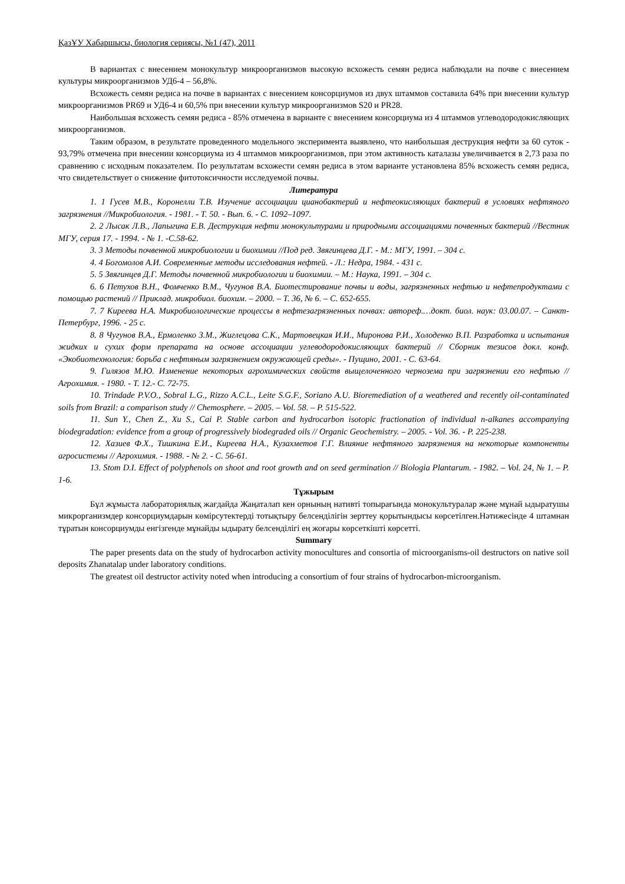ҚазҰУ Хабаршысы, биология сериясы, №1 (47), 2011
В вариантах с внесением монокультур микроорганизмов высокую всхожесть семян редиса наблюдали на почве с внесением культуры микроорганизмов УД6-4 – 56,8%.
Всхожесть семян редиса на почве в вариантах с внесением консорциумов из двух штаммов составила 64% при внесении культур микроорганизмов PR69 и УД6-4 и 60,5% при внесении культур микроорганизмов S20 и PR28.
Наибольшая всхожесть семян редиса - 85% отмечена в варианте с внесением консорциума из 4 штаммов углеводородокисляющих микроорганизмов.
Таким образом, в результате проведенного модельного эксперимента выявлено, что наибольшая деструкция нефти за 60 суток - 93,79% отмечена при внесении консорциума из 4 штаммов микроорганизмов, при этом активность каталазы увеличивается в 2,73 раза по сравнению с исходным показателем. По результатам всхожести семян редиса в этом варианте установлена 85% всхожесть семян редиса, что свидетельствует о снижение фитотоксичности исследуемой почвы.
Литература
1. 1 Гусев М.В., Коронелли Т.В. Изучение ассоциации цианобактерий и нефтеокисляющих бактерий в условиях нефтяного загрязнения //Микробиология. - 1981. - Т. 50. - Вып. 6. - С. 1092–1097.
2. 2 Лысак Л.В., Лапыгина Е.В. Деструкция нефти монокультурами и природными ассоциациями почвенных бактерий //Вестник МГУ, серия 17. - 1994. - № 1. -С.58-62.
3. 3 Методы почвенной микробиологии и биохимии //Под ред. Звягинцева Д.Г. - М.: МГУ, 1991. – 304 с.
4. 4 Богомолов А.И. Современные методы исследования нефтей. - Л.: Недра, 1984. - 431 с.
5. 5 Звягинцев Д.Г. Методы почвенной микробиологии и биохимии. – М.: Наука, 1991. – 304 с.
6. 6 Петухов В.Н., Фомченко В.М., Чугунов В.А. Биотестирование почвы и воды, загрязненных нефтью и нефтепродуктами с помощью растений // Приклад. микробиол. биохим. – 2000. – Т. 36, № 6. – С. 652-655.
7. 7 Киреева Н.А. Микробиологические процессы в нефтезагрязненных почвах: автореф.…докт. биол. наук: 03.00.07. – Санкт-Петербург, 1996. - 25 с.
8. 8 Чугунов В.А., Ермоленко З.М., Жиглецова С.К., Мартовецкая И.И., Миронова Р.И., Холоденко В.П. Разработка и испытания жидких и сухих форм препарата на основе ассоциации углеводородокисляющих бактерий // Сборник тезисов докл. конф. «Экобиотехнология: борьба с нефтяным загрязнением окружающей среды». - Пущино, 2001. - С. 63-64.
9. Гилязов М.Ю. Изменение некоторых агрохимических свойств выщелоченного чернозема при загрязнении его нефтью // Агрохимия. - 1980. - Т. 12.- С. 72-75.
10. Trindade P.V.O., Sobral L.G., Rizzo A.C.L., Leite S.G.F., Soriano A.U. Bioremediation of a weathered and recently oil-contaminated soils from Brazil: a comparison study // Chemosphere. – 2005. – Vol. 58. – P. 515-522.
11. Sun Y., Chen Z., Xu S., Cai P. Stable carbon and hydrocarbon isotopic fractionation of individual n-alkanes accompanying biodegradation: evidence from a group of progressively biodegraded oils // Organic Geochemistry. – 2005. - Vol. 36. - P. 225-238.
12. Хазиев Ф.Х., Тишкина Е.И., Киреева Н.А., Кузахметов Г.Г. Влияние нефтяного загрязнения на некоторые компоненты агросистемы // Агрохимия. - 1988. - № 2. - С. 56-61.
13. Stom D.I. Effect of polyphenols on shoot and root growth and on seed germination // Biologia Plantarum. - 1982. – Vol. 24, № 1. – P. 1-6.
Тұжырым
Бұл жұмыста лабораториялық жағдайда Жаңаталап кен орнының нативті топырағында монокультуралар және мұнай ыдыратушы микрорганизмдер консорциумдарын көмірсутектерді тотықтыру белсенділігін зерттеу қорытындысы көрсетілген.Нәтижесінде 4 штамнан тұратын консорциумды енгізгенде мұнайды ыдырату белсенділігі ең жоғары көрсеткішті көрсетті.
Summary
The paper presents data on the study of hydrocarbon activity monocultures and consortia of microorganisms-oil destructors on native soil deposits Zhanatalap under laboratory conditions.
The greatest oil destructor activity noted when introducing a consortium of four strains of hydrocarbon-microorganism.